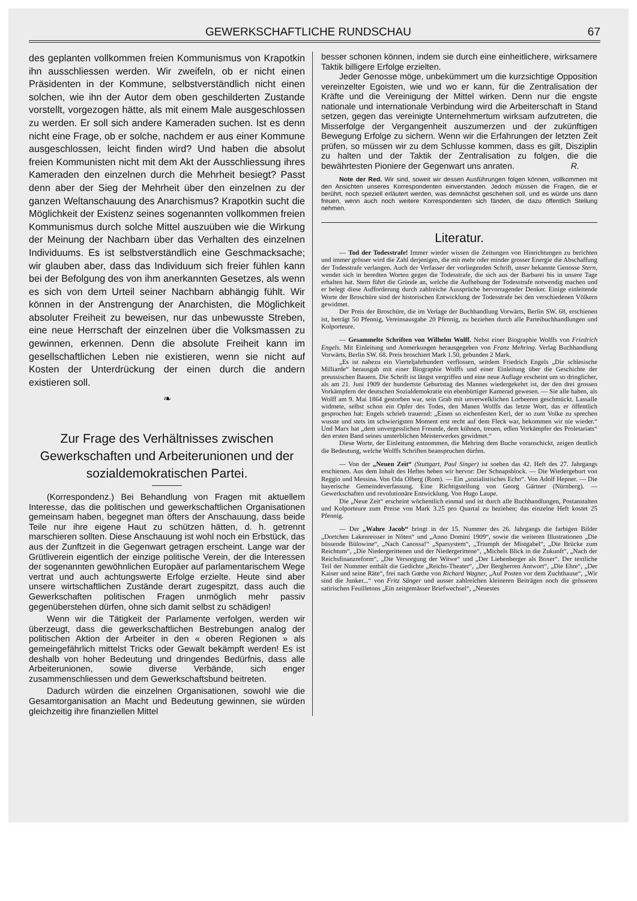GEWERKSCHAFTLICHE RUNDSCHAU 67
des geplanten vollkommen freien Kommunismus von Krapotkin ihn ausschliessen werden. Wir zweifeln, ob er nicht einen Präsidenten in der Kommune, selbstverständlich nicht einen solchen, wie ihn der Autor dem oben geschilderten Zustande vorstellt, vorgezogen hätte, als mit einem Male ausgeschlossen zu werden. Er soll sich andere Kameraden suchen. Ist es denn nicht eine Frage, ob er solche, nachdem er aus einer Kommune ausgeschlossen, leicht finden wird? Und haben die absolut freien Kommunisten nicht mit dem Akt der Ausschliessung ihres Kameraden den einzelnen durch die Mehrheit besiegt? Passt denn aber der Sieg der Mehrheit über den einzelnen zu der ganzen Weltanschauung des Anarchismus? Krapotkin sucht die Möglichkeit der Existenz seines sogenannten vollkommen freien Kommunismus durch solche Mittel auszuüben wie die Wirkung der Meinung der Nachbarn über das Verhalten des einzelnen Individuums. Es ist selbstverständlich eine Geschmacksache; wir glauben aber, dass das Individuum sich freier fühlen kann bei der Befolgung des von ihm anerkannten Gesetzes, als wenn es sich von dem Urteil seiner Nachbarn abhängig fühlt. Wir können in der Anstrengung der Anarchisten, die Möglichkeit absoluter Freiheit zu beweisen, nur das unbewusste Streben, eine neue Herrschaft der einzelnen über die Volksmassen zu gewinnen, erkennen. Denn die absolute Freiheit kann im gesellschaftlichen Leben nie existieren, wenn sie nicht auf Kosten der Unterdrückung der einen durch die andern existieren soll.
❧
Zur Frage des Verhältnisses zwischen Gewerkschaften und Arbeiterunionen und der sozialdemokratischen Partei.
(Korrespondenz.) Bei Behandlung von Fragen mit aktuellem Interesse, das die politischen und gewerkschaftlichen Organisationen gemeinsam haben, begegnet man öfters der Anschauung, dass beide Teile nur ihre eigene Haut zu schützen hätten, d. h. getrennt marschieren sollten. Diese Anschauung ist wohl noch ein Erbstück, das aus der Zunftzeit in die Gegenwart getragen erscheint. Lange war der Grütliverein eigentlich der einzige politische Verein, der die Interessen der sogenannten gewöhnlichen Europäer auf parlamentarischem Wege vertrat und auch achtungswerte Erfolge erzielte. Heute sind aber unsere wirtschaftlichen Zustände derart zugespitzt, dass auch die Gewerkschaften politischen Fragen unmöglich mehr passiv gegenüberstehen dürfen, ohne sich damit selbst zu schädigen!
Wenn wir die Tätigkeit der Parlamente verfolgen, werden wir überzeugt, dass die gewerkschaftlichen Bestrebungen analog der politischen Aktion der Arbeiter in den « oberen Regionen » als gemeingefährlich mittelst Tricks oder Gewalt bekämpft werden! Es ist deshalb von hoher Bedeutung und dringendes Bedürfnis, dass alle Arbeiterunionen, sowie diverse Verbände, sich enger zusammenschliessen und dem Gewerkschaftsbund beitreten.
Dadurch würden die einzelnen Organisationen, sowohl wie die Gesamtorganisation an Macht und Bedeutung gewinnen, sie würden gleichzeitig ihre finanziellen Mittel
besser schonen können, indem sie durch eine einheitlichere, wirksamere Taktik billigere Erfolge erzielten.
Jeder Genosse möge, unbekümmert um die kurzsichtige Opposition vereinzelter Egoisten, wie und wo er kann, für die Zentralisation der Kräfte und die Vereinigung der Mittel wirken. Denn nur die engste nationale und internationale Verbindung wird die Arbeiterschaft in Stand setzen, gegen das vereinigte Unternehmertum wirksam aufzutreten, die Misserfolge der Vergangenheit auszumerzen und der zukünftigen Bewegung Erfolge zu sichern. Wenn wir die Erfahrungen der letzten Zeit prüfen, so müssen wir zu dem Schlusse kommen, dass es gilt, Disziplin zu halten und der Taktik der Zentralisation zu folgen, die die bewährtesten Pioniere der Gegenwart uns anraten. R.
Note der Red. Wir sind, soweit wir dessen Ausführungen folgen können, vollkommen mit den Ansichten unseres Korrespondenten einverstanden. Jedoch müssen die Fragen, die er berührt, noch speziell erläutert werden, was demnächst geschehen soll, und es würde uns dann freuen, wenn auch noch weitere Korrespondenten sich fänden, die dazu öffentlich Stellung nehmen.
Literatur.
— Tod der Todesstrafe! Immer wieder wissen die Zeitungen von Hinrichtungen zu berichten und immer grösser wird die Zahl derjenigen, die mit mehr oder minder grosser Energie die Abschaffung der Todesstrafe verlangen. Auch der Verfasser der vorliegenden Schrift, unser bekannte Genosse Stern, wendet sich in beredten Worten gegen die Todesstrafe, die sich aus der Barbarei bis in unsere Tage erhalten hat. Stern führt die Gründe an, welche die Aufhebung der Todesstrafe notwendig machen und er belegt diese Aufforderung durch zahlreiche Aussprüche hervorragender Denker. Einige einleitende Worte der Broschüre sind der historischen Entwicklung der Todesstrafe bei den verschiedenen Völkern gewidmet.
Der Preis der Broschüre, die im Verlage der Buchhandlung Vorwärts, Berlin SW. 68, erschienen ist, beträgt 50 Pfennig, Vereinsausgabe 20 Pfennig, zu beziehen durch alle Parteibuchhandlungen und Kolporteure.
— Gesammelte Schriften von Wilhelm Wolff. Nebst einer Biographie Wolffs von Friedrich Engels. Mit Einleitung und Anmerkungen herausgegeben von Franz Mehring. Verlag Buchhandlung Vorwärts, Berlin SW. 68. Preis broschiert Mark 1.50, gebunden 2 Mark.
„Es ist nahezu ein Vierteljahrhundert verflossen, seitdem Friedrich Engels „Die schlesische Milliarde“ herausgab mit einer Biographie Wolffs und einer Einleitung über die Geschichte der preussischen Bauern. Die Schrift ist längst vergriffen und eine neue Auflage erscheint um so dringlicher, als am 21. Juni 1909 der hundertste Geburtstag des Mannes wiedergekehrt ist, der den drei grossen Vorkämpfern der deutschen Sozialdemokratie ein ebenbürtiger Kamerad gewesen. — Sie alle haben, als Wolff am 9. Mai 1864 gestorben war, sein Grab mit unverwelklichen Lorbeeren geschmückt. Lassalle widmete, selbst schon ein Opfer des Todes, den Manen Wolffs das letzte Wort, das er öffentlich gesprochen hat: Engels schrieb trauernd: „Einen so eichenfesten Kerl, der so zum Volke zu sprechen wusste und stets im schwierigsten Moment erst recht auf dem Fleck war, bekommen wir nie wieder.“ Und Marx hat „dem unvergesslichen Freunde, dem kühnen, treuen, edlen Vorkämpfer des Proletariats“ den ersten Band seines unsterblichen Meisterwerkes gewidmet.“
Diese Worte, der Einleitung entnommen, die Mehring dem Buche voranschickt, zeigen deutlich die Bedeutung, welche Wolffs Schriften beanspruchen dürfen.
— Von der „Neuen Zeit“ (Stuttgart, Paul Singer) ist soeben das 42. Heft des 27. Jahrgangs erschienen. Aus dem Inhalt des Heftes heben wir hervor: Der Schnapsblock. — Die Wiedergeburt von Reggio und Messina. Von Oda Olberg (Rom). — Ein „sozialistisches Echo“. Von Adolf Hepner. — Die bayerische Gemeindeverfassung. Eine Richtigstellung von Georg Gärtner (Nürnberg). — Gewerkschaften und revolutionäre Entwicklung. Von Hugo Laupe.
Die „Neue Zeit“ erscheint wöchentlich einmal und ist durch alle Buchhandlungen, Postanstalten und Kolporteure zum Preise von Mark 3.25 pro Quartal zu beziehen; das einzelne Heft kostet 25 Pfennig.
— Der „Wahre Jacob“ bringt in der 15. Nummer des 26. Jahrgangs die farbigen Bilder „Dortchen Lakenreisser in Nöten“ und „Anno Domini 1909“, sowie die weiteren Illustrationen „Die büssende Bülowine“, „Nach Canossa!“ „Sparsystem“, „Triumph der Mistgabel“, „Die Brücke zum Reichtum“, „Die Niedergerittenen und der Niedergerittene“, „Michels Blick in die Zukunft“, „Nach der Reichsfinanzreform“, „Die Versorgung der Witwe“ und „Der Liebenberger als Boxer“. Der textliche Teil der Nummer enthält die Gedichte „Reichs-Theater“, „Der Bergherren Antwort“, „Die Ehre“, „Der Kaiser und seine Räte“, frei nach Gœthe von Richard Wagner, „Auf Posten vor dem Zuchthause“, „Wir sind die Junker...“ von Fritz Sänger und ausser zahlreichen kleineren Beiträgen noch die grösseren satirischen Feuilletons „Ein zeitgemässer Briefwechsel“, „Neuestes